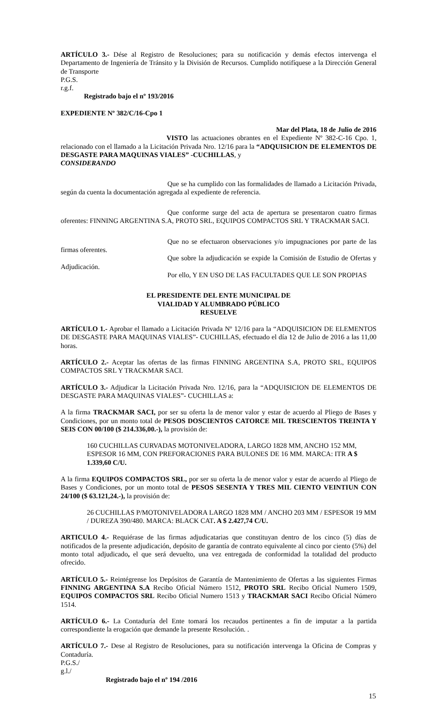ARTÍCULO 3.- Dése al Registro de Resoluciones; para su notificación y demás efectos intervenga el Departamento de Ingeniería de Tránsito y la División de Recursos. Cumplido notifíquese a la Dirección General de Transporte
P.G.S.
r.g.f.
Registrado bajo el nº 193/2016
EXPEDIENTE Nº 382/C/16-Cpo 1
Mar del Plata, 18 de Julio de 2016
VISTO las actuaciones obrantes en el Expediente Nº 382-C-16 Cpo. 1, relacionado con el llamado a la Licitación Privada Nro. 12/16 para la “ADQUISICION DE ELEMENTOS DE DESGASTE PARA MAQUINAS VIALES” -CUCHILLAS, y
CONSIDERANDO
Que se ha cumplido con las formalidades de llamado a Licitación Privada, según da cuenta la documentación agregada al expediente de referencia.
Que conforme surge del acta de apertura se presentaron cuatro firmas oferentes: FINNING ARGENTINA S.A, PROTO SRL, EQUIPOS COMPACTOS SRL Y TRACKMAR SACI.
Que no se efectuaron observaciones y/o impugnaciones por parte de las firmas oferentes.
Que sobre la adjudicación se expide la Comisión de Estudio de Ofertas y Adjudicación.
Por ello, Y EN USO DE LAS FACULTADES QUE LE SON PROPIAS
EL PRESIDENTE DEL ENTE MUNICIPAL DE
VIALIDAD Y ALUMBRADO PÚBLICO
RESUELVE
ARTÍCULO 1.- Aprobar el llamado a Licitación Privada Nº 12/16 para la “ADQUISICION DE ELEMENTOS DE DESGASTE PARA MAQUINAS VIALES”- CUCHILLAS, efectuado el día 12 de Julio de 2016 a las 11,00 horas.
ARTÍCULO 2.- Aceptar las ofertas de las firmas FINNING ARGENTINA S.A, PROTO SRL, EQUIPOS COMPACTOS SRL Y TRACKMAR SACI.
ARTÍCULO 3.- Adjudicar la Licitación Privada Nro. 12/16, para la “ADQUISICION DE ELEMENTOS DE DESGASTE PARA MAQUINAS VIALES”- CUCHILLAS a:
A la firma TRACKMAR SACI, por ser su oferta la de menor valor y estar de acuerdo al Pliego de Bases y Condiciones, por un monto total de PESOS DOSCIENTOS CATORCE MIL TRESCIENTOS TREINTA Y SEIS CON 00/100 ($ 214.336,00.-), la provisión de:
160 CUCHILLAS CURVADAS MOTONIVELADORA, LARGO 1828 MM, ANCHO 152 MM, ESPESOR 16 MM, CON PREFORACIONES PARA BULONES DE 16 MM. MARCA: ITR A $ 1.339,60 C/U.
A la firma EQUIPOS COMPACTOS SRL, por ser su oferta la de menor valor y estar de acuerdo al Pliego de Bases y Condiciones, por un monto total de PESOS SESENTA Y TRES MIL CIENTO VEINTIUN CON 24/100 ($ 63.121,24.-), la provisión de:
26 CUCHILLAS P/MOTONIVELADORA LARGO 1828 MM / ANCHO 203 MM / ESPESOR 19 MM / DUREZA 390/480. MARCA: BLACK CAT. A $ 2.427,74 C/U.
ARTICULO 4.- Requiérase de las firmas adjudicatarias que constituyan dentro de los cinco (5) días de notificados de la presente adjudicación, depósito de garantía de contrato equivalente al cinco por ciento (5%) del monto total adjudicado, el que será devuelto, una vez entregada de conformidad la totalidad del producto ofrecido.
ARTÍCULO 5.- Reintégrense los Depósitos de Garantía de Mantenimiento de Ofertas a las siguientes Firmas FINNING ARGENTINA S.A Recibo Oficial Número 1512, PROTO SRL Recibo Oficial Numero 1509, EQUIPOS COMPACTOS SRL Recibo Oficial Numero 1513 y TRACKMAR SACI Recibo Oficial Número 1514.
ARTÍCULO 6.- La Contaduría del Ente tomará los recaudos pertinentes a fin de imputar a la partida correspondiente la erogación que demande la presente Resolución. .
ARTÍCULO 7.- Dese al Registro de Resoluciones, para su notificación intervenga la Oficina de Compras y Contaduría.
P.G.S./
g.l./
Registrado bajo el nº 194 /2016
15